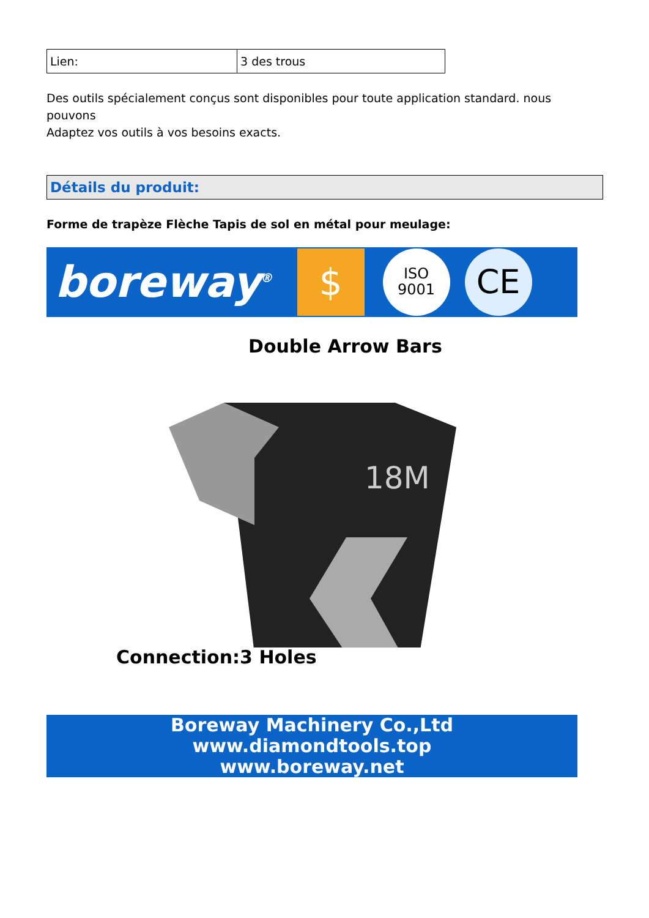| Lien: | 3 des trous |
Des outils spécialement conçus sont disponibles pour toute application standard. nous pouvons
Adaptez vos outils à vos besoins exacts.
Détails du produit:
Forme de trapèze Flèche Tapis de sol en métal pour meulage:
boreway<sup>®</sup> $ ISO
9001 CE
Double Arrow Bars
18M
Connection:3 Holes
Boreway Machinery Co.,Ltd
www.diamondtools.top
www.boreway.net